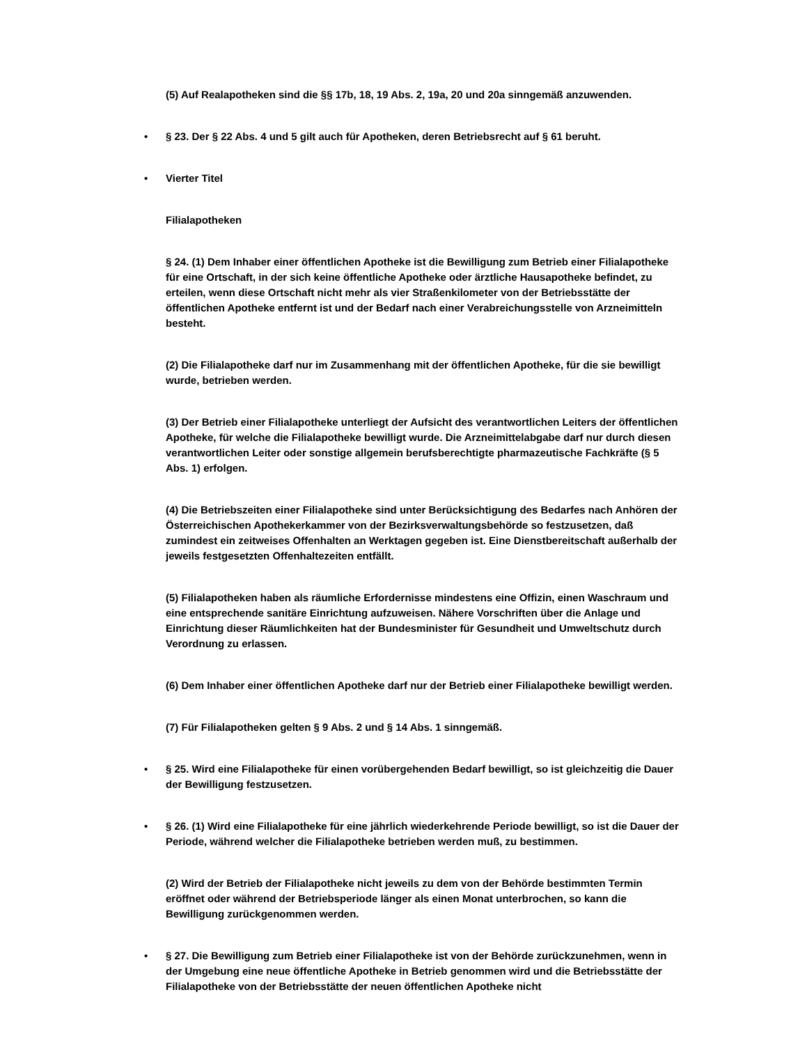(5) Auf Realapotheken sind die §§ 17b, 18, 19 Abs. 2, 19a, 20 und 20a sinngemäß anzuwenden.
• § 23. Der § 22 Abs. 4 und 5 gilt auch für Apotheken, deren Betriebsrecht auf § 61 beruht.
• Vierter Titel
Filialapotheken
§ 24. (1) Dem Inhaber einer öffentlichen Apotheke ist die Bewilligung zum Betrieb einer Filialapotheke für eine Ortschaft, in der sich keine öffentliche Apotheke oder ärztliche Hausapotheke befindet, zu erteilen, wenn diese Ortschaft nicht mehr als vier Straßenkilometer von der Betriebsstätte der öffentlichen Apotheke entfernt ist und der Bedarf nach einer Verabreichungsstelle von Arzneimitteln besteht.
(2) Die Filialapotheke darf nur im Zusammenhang mit der öffentlichen Apotheke, für die sie bewilligt wurde, betrieben werden.
(3) Der Betrieb einer Filialapotheke unterliegt der Aufsicht des verantwortlichen Leiters der öffentlichen Apotheke, für welche die Filialapotheke bewilligt wurde. Die Arzneimittelabgabe darf nur durch diesen verantwortlichen Leiter oder sonstige allgemein berufsberechtigte pharmazeutische Fachkräfte (§ 5 Abs. 1) erfolgen.
(4) Die Betriebszeiten einer Filialapotheke sind unter Berücksichtigung des Bedarfes nach Anhören der Österreichischen Apothekerkammer von der Bezirksverwaltungsbehörde so festzusetzen, daß zumindest ein zeitweises Offenhalten an Werktagen gegeben ist. Eine Dienstbereitschaft außerhalb der jeweils festgesetzten Offenhaltezeiten entfällt.
(5) Filialapotheken haben als räumliche Erfordernisse mindestens eine Offizin, einen Waschraum und eine entsprechende sanitäre Einrichtung aufzuweisen. Nähere Vorschriften über die Anlage und Einrichtung dieser Räumlichkeiten hat der Bundesminister für Gesundheit und Umweltschutz durch Verordnung zu erlassen.
(6) Dem Inhaber einer öffentlichen Apotheke darf nur der Betrieb einer Filialapotheke bewilligt werden.
(7) Für Filialapotheken gelten § 9 Abs. 2 und § 14 Abs. 1 sinngemäß.
• § 25. Wird eine Filialapotheke für einen vorübergehenden Bedarf bewilligt, so ist gleichzeitig die Dauer der Bewilligung festzusetzen.
• § 26. (1) Wird eine Filialapotheke für eine jährlich wiederkehrende Periode bewilligt, so ist die Dauer der Periode, während welcher die Filialapotheke betrieben werden muß, zu bestimmen.
(2) Wird der Betrieb der Filialapotheke nicht jeweils zu dem von der Behörde bestimmten Termin eröffnet oder während der Betriebsperiode länger als einen Monat unterbrochen, so kann die Bewilligung zurückgenommen werden.
• § 27. Die Bewilligung zum Betrieb einer Filialapotheke ist von der Behörde zurückzunehmen, wenn in der Umgebung eine neue öffentliche Apotheke in Betrieb genommen wird und die Betriebsstätte der Filialapotheke von der Betriebsstätte der neuen öffentlichen Apotheke nicht